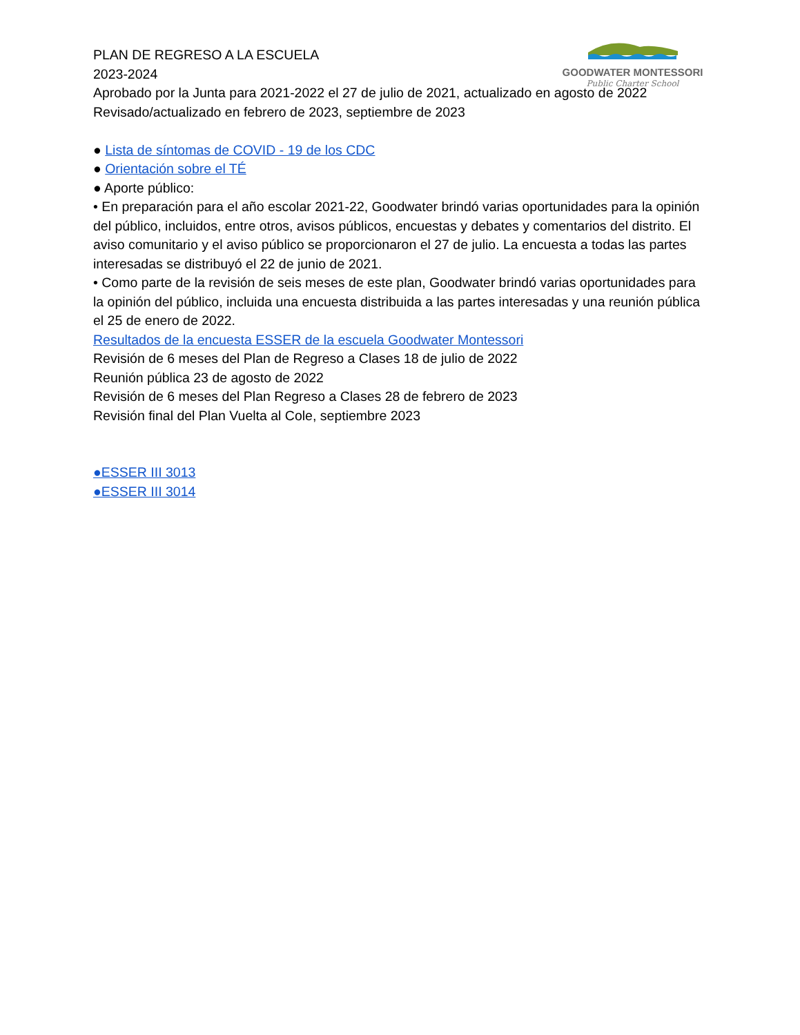GOODWATER MONTESSORI
Public Charter School
PLAN DE REGRESO A LA ESCUELA
2023-2024
Aprobado por la Junta para 2021-2022 el 27 de julio de 2021, actualizado en agosto de 2022
Revisado/actualizado en febrero de 2023, septiembre de 2023
● Lista de síntomas de COVID - 19 de los CDC
● Orientación sobre el TÉ
● Aporte público:
• En preparación para el año escolar 2021-22, Goodwater brindó varias oportunidades para la opinión del público, incluidos, entre otros, avisos públicos, encuestas y debates y comentarios del distrito. El aviso comunitario y el aviso público se proporcionaron el 27 de julio. La encuesta a todas las partes interesadas se distribuyó el 22 de junio de 2021.
• Como parte de la revisión de seis meses de este plan, Goodwater brindó varias oportunidades para la opinión del público, incluida una encuesta distribuida a las partes interesadas y una reunión pública el 25 de enero de 2022.
Resultados de la encuesta ESSER de la escuela Goodwater Montessori
Revisión de 6 meses del Plan de Regreso a Clases 18 de julio de 2022
Reunión pública 23 de agosto de 2022
Revisión de 6 meses del Plan Regreso a Clases 28 de febrero de 2023
Revisión final del Plan Vuelta al Cole, septiembre 2023
●ESSER III 3013
●ESSER III 3014